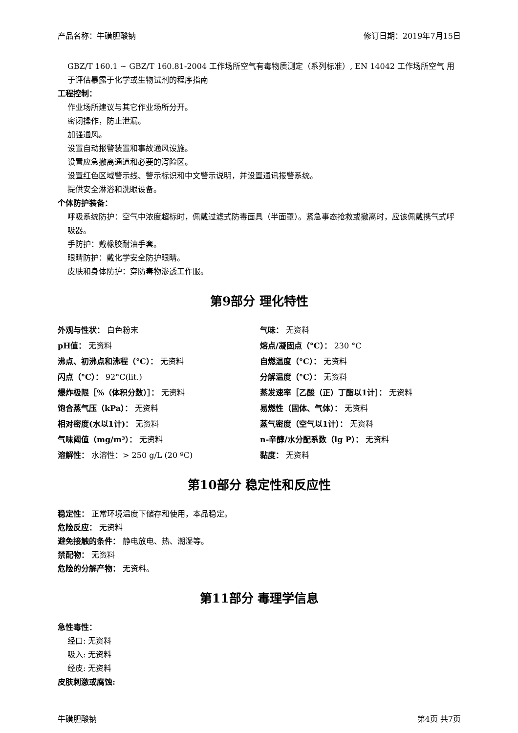产品名称：牛磺胆酸钠 修订日期：2019年7月15日
GBZ/T 160.1 ~ GBZ/T 160.81-2004 工作场所空气有毒物质测定（系列标准）, EN 14042 工作场所空气 用于评估暴露于化学或生物试剂的程序指南
工程控制：
作业场所建议与其它作业场所分开。
密闭操作，防止泄漏。
加强通风。
设置自动报警装置和事故通风设施。
设置应急撤离通道和必要的泻险区。
设置红色区域警示线、警示标识和中文警示说明，并设置通讯报警系统。
提供安全淋浴和洗眼设备。
个体防护装备：
呼吸系统防护：空气中浓度超标时，佩戴过滤式防毒面具（半面罩）。紧急事态抢救或撤离时，应该佩戴携气式呼吸器。
手防护：戴橡胶耐油手套。
眼睛防护：戴化学安全防护眼睛。
皮肤和身体防护：穿防毒物渗透工作服。
第9部分 理化特性
外观与性状： 白色粉末
气味： 无资料
pH值： 无资料
熔点/凝固点（°C）： 230 °C
沸点、初沸点和沸程（°C）： 无资料
自燃温度（°C）： 无资料
闪点（°C）： 92°C(lit.)
分解温度（°C）： 无资料
爆炸极限［%（体积分数）］： 无资料
蒸发速率［乙酸（正）丁酯以1计］： 无资料
饱合蒸气压（kPa）： 无资料
易燃性（固体、气体）： 无资料
相对密度(水以1计)： 无资料
蒸气密度（空气以1计）： 无资料
气味阈值（mg/m³）： 无资料
n-辛醇/水分配系数（lg P）： 无资料
溶解性： 水溶性：> 250 g/L (20 ºC)
黏度： 无资料
第10部分 稳定性和反应性
稳定性： 正常环境温度下储存和使用，本品稳定。
危险反应： 无资料
避免接触的条件： 静电放电、热、潮湿等。
禁配物： 无资料
危险的分解产物： 无资料。
第11部分 毒理学信息
急性毒性：
经口: 无资料
吸入: 无资料
经皮: 无资料
皮肤刺激或腐蚀:
牛磺胆酸钠 第4页 共7页